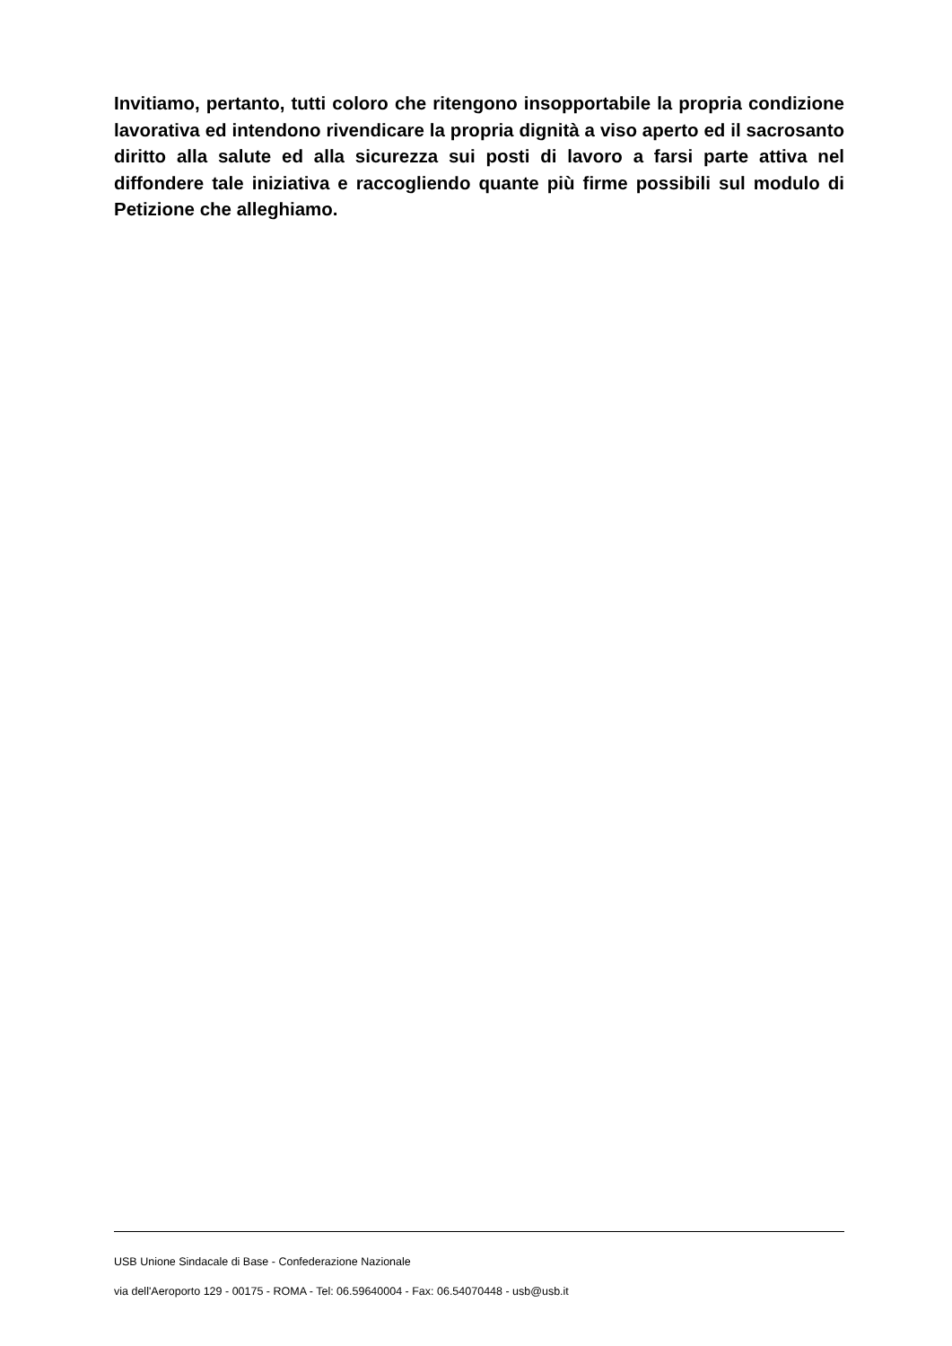Invitiamo, pertanto, tutti coloro che ritengono insopportabile la propria condizione lavorativa ed intendono rivendicare la propria dignità a viso aperto ed il sacrosanto diritto alla salute ed alla sicurezza sui posti di lavoro a farsi parte attiva nel diffondere tale iniziativa e raccogliendo quante più firme possibili sul modulo di Petizione che alleghiamo.
USB Unione Sindacale di Base - Confederazione Nazionale
via dell'Aeroporto 129 - 00175 - ROMA - Tel: 06.59640004 - Fax: 06.54070448 - usb@usb.it